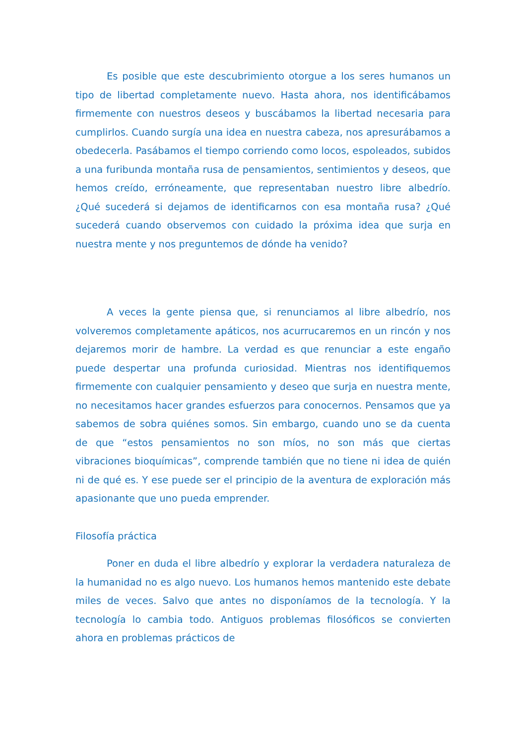Es posible que este descubrimiento otorgue a los seres humanos un tipo de libertad completamente nuevo. Hasta ahora, nos identificábamos firmemente con nuestros deseos y buscábamos la libertad necesaria para cumplirlos. Cuando surgía una idea en nuestra cabeza, nos apresurábamos a obedecerla. Pasábamos el tiempo corriendo como locos, espoleados, subidos a una furibunda montaña rusa de pensamientos, sentimientos y deseos, que hemos creído, erróneamente, que representaban nuestro libre albedrío. ¿Qué sucederá si dejamos de identificarnos con esa montaña rusa? ¿Qué sucederá cuando observemos con cuidado la próxima idea que surja en nuestra mente y nos preguntemos de dónde ha venido?
A veces la gente piensa que, si renunciamos al libre albedrío, nos volveremos completamente apáticos, nos acurrucaremos en un rincón y nos dejaremos morir de hambre. La verdad es que renunciar a este engaño puede despertar una profunda curiosidad. Mientras nos identifiquemos firmemente con cualquier pensamiento y deseo que surja en nuestra mente, no necesitamos hacer grandes esfuerzos para conocernos. Pensamos que ya sabemos de sobra quiénes somos. Sin embargo, cuando uno se da cuenta de que “estos pensamientos no son míos, no son más que ciertas vibraciones bioquímicas”, comprende también que no tiene ni idea de quién ni de qué es. Y ese puede ser el principio de la aventura de exploración más apasionante que uno pueda emprender.
Filosofía práctica
Poner en duda el libre albedrío y explorar la verdadera naturaleza de la humanidad no es algo nuevo. Los humanos hemos mantenido este debate miles de veces. Salvo que antes no disponíamos de la tecnología. Y la tecnología lo cambia todo. Antiguos problemas filosóficos se convierten ahora en problemas prácticos de